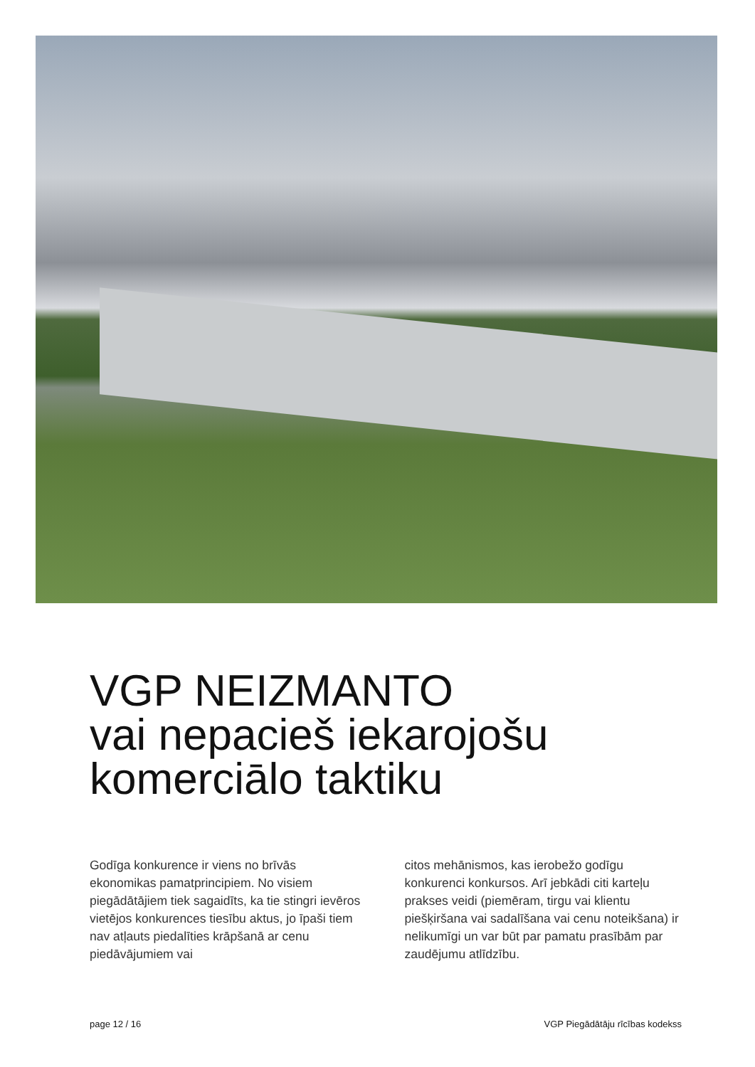VGP NEIZMANTO
vai nepacieš iekarojošu
komerciālo taktiku
Godīga konkurence ir viens no brīvās ekonomikas pamatprincipiem. No visiem piegādātājiem tiek sagaidīts, ka tie stingri ievēros vietējos konkurences tiesību aktus, jo īpaši tiem nav atļauts piedalīties krāpšanā ar cenu piedāvājumiem vai
citos mehānismos, kas ierobežo godīgu konkurenci konkursos. Arī jebkādi citi karteļu prakses veidi (piemēram, tirgu vai klientu piešķiršana vai sadalīšana vai cenu noteikšana) ir nelikumīgi un var būt par pamatu prasībām par zaudējumu atlīdzību.
page 12 / 16 VGP Piegādātāju rīcības kodekss